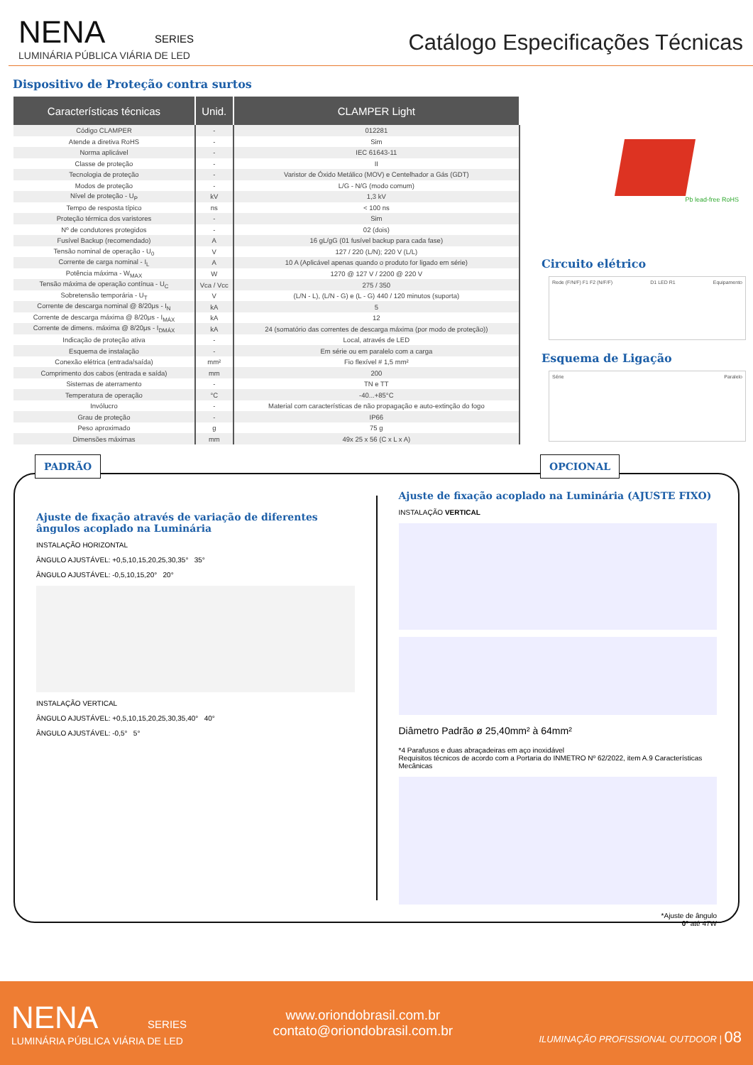NENA SERIES
LUMINÁRIA PÚBLICA VIÁRIA DE LED
Catálogo Especificações Técnicas
Dispositivo de Proteção contra surtos
| Características técnicas | Unid. | CLAMPER Light |
| --- | --- | --- |
| Código CLAMPER | - | 012281 |
| Atende a diretiva RoHS | - | Sim |
| Norma aplicável | - | IEC 61643-11 |
| Classe de proteção | - | II |
| Tecnologia de proteção | - | Varistor de Óxido Metálico (MOV) e Centelhador a Gás (GDT) |
| Modos de proteção | - | L/G - N/G (modo comum) |
| Nível de proteção - U<sub>P</sub> | kV | 1,3 kV |
| Tempo de resposta típico | ns | < 100 ns |
| Proteção térmica dos varistores | - | Sim |
| Nº de condutores protegidos | - | 02 (dois) |
| Fusível Backup (recomendado) | A | 16 gL/gG (01 fusível backup para cada fase) |
| Tensão nominal de operação - U<sub>0</sub> | V | 127 / 220 (L/N); 220 V (L/L) |
| Corrente de carga nominal - I<sub>L</sub> | A | 10 A (Aplicável apenas quando o produto for ligado em série) |
| Potência máxima - W<sub>MAX</sub> | W | 1270 @ 127 V / 2200 @ 220 V |
| Tensão máxima de operação contínua - U<sub>C</sub> | Vca / Vcc | 275 / 350 |
| Sobretensão temporária - U<sub>T</sub> | V | (L/N - L), (L/N - G) e (L - G) 440 / 120 minutos (suporta) |
| Corrente de descarga nominal @ 8/20μs - I<sub>N</sub> | kA | 5 |
| Corrente de descarga máxima @ 8/20μs - I<sub>MÁX</sub> | kA | 12 |
| Corrente de dimens. máxima @ 8/20μs - I<sub>DMÁX</sub> | kA | 24 (somatório das correntes de descarga máxima (por modo de proteção)) |
| Indicação de proteção ativa | - | Local, através de LED |
| Esquema de instalação | - | Em série ou em paralelo com a carga |
| Conexão elétrica (entrada/saída) | mm² | Fio flexível # 1,5 mm² |
| Comprimento dos cabos (entrada e saída) | mm | 200 |
| Sistemas de aterramento | - | TN e TT |
| Temperatura de operação | °C | -40...+85°C |
| Invólucro | - | Material com características de não propagação e auto-extinção do fogo |
| Grau de proteção | - | IP66 |
| Peso aproximado | g | 75 g |
| Dimensões máximas | mm | 49x 25 x 56 (C x L x A) |
Pb lead-free RoHS
Circuito elétrico
Rede (F/N/F) F1 F2 (N/F/F) D1 LED R1 Equipamento
Esquema de Ligação
Série Paralelo
PADRÃO OPCIONAL
Ajuste de fixação através de variação de diferentes ângulos acoplado na Luminária
INSTALAÇÃO HORIZONTAL
ÂNGULO AJUSTÁVEL: +0,5,10,15,20,25,30,35° 35°
ÂNGULO AJUSTÁVEL: -0,5,10,15,20° 20°
INSTALAÇÃO VERTICAL
ÂNGULO AJUSTÁVEL: +0,5,10,15,20,25,30,35,40° 40°
ÂNGULO AJUSTÁVEL: -0,5° 5°
Ajuste de fixação acoplado na Luminária (AJUSTE FIXO)
INSTALAÇÃO VERTICAL
Diâmetro Padrão ø 25,40mm² à 64mm²
*4 Parafusos e duas abraçadeiras em aço inoxidável
Requisitos técnicos de acordo com a Portaria do INMETRO Nº 62/2022, item A.9 Características Mecânicas
*Ajuste de ângulo
0º até 47W
NENA SERIES
LUMINÁRIA PÚBLICA VIÁRIA DE LED
www.oriondobrasil.com.br
contato@oriondobrasil.com.br
ILUMINAÇÃO PROFISSIONAL OUTDOOR | 08